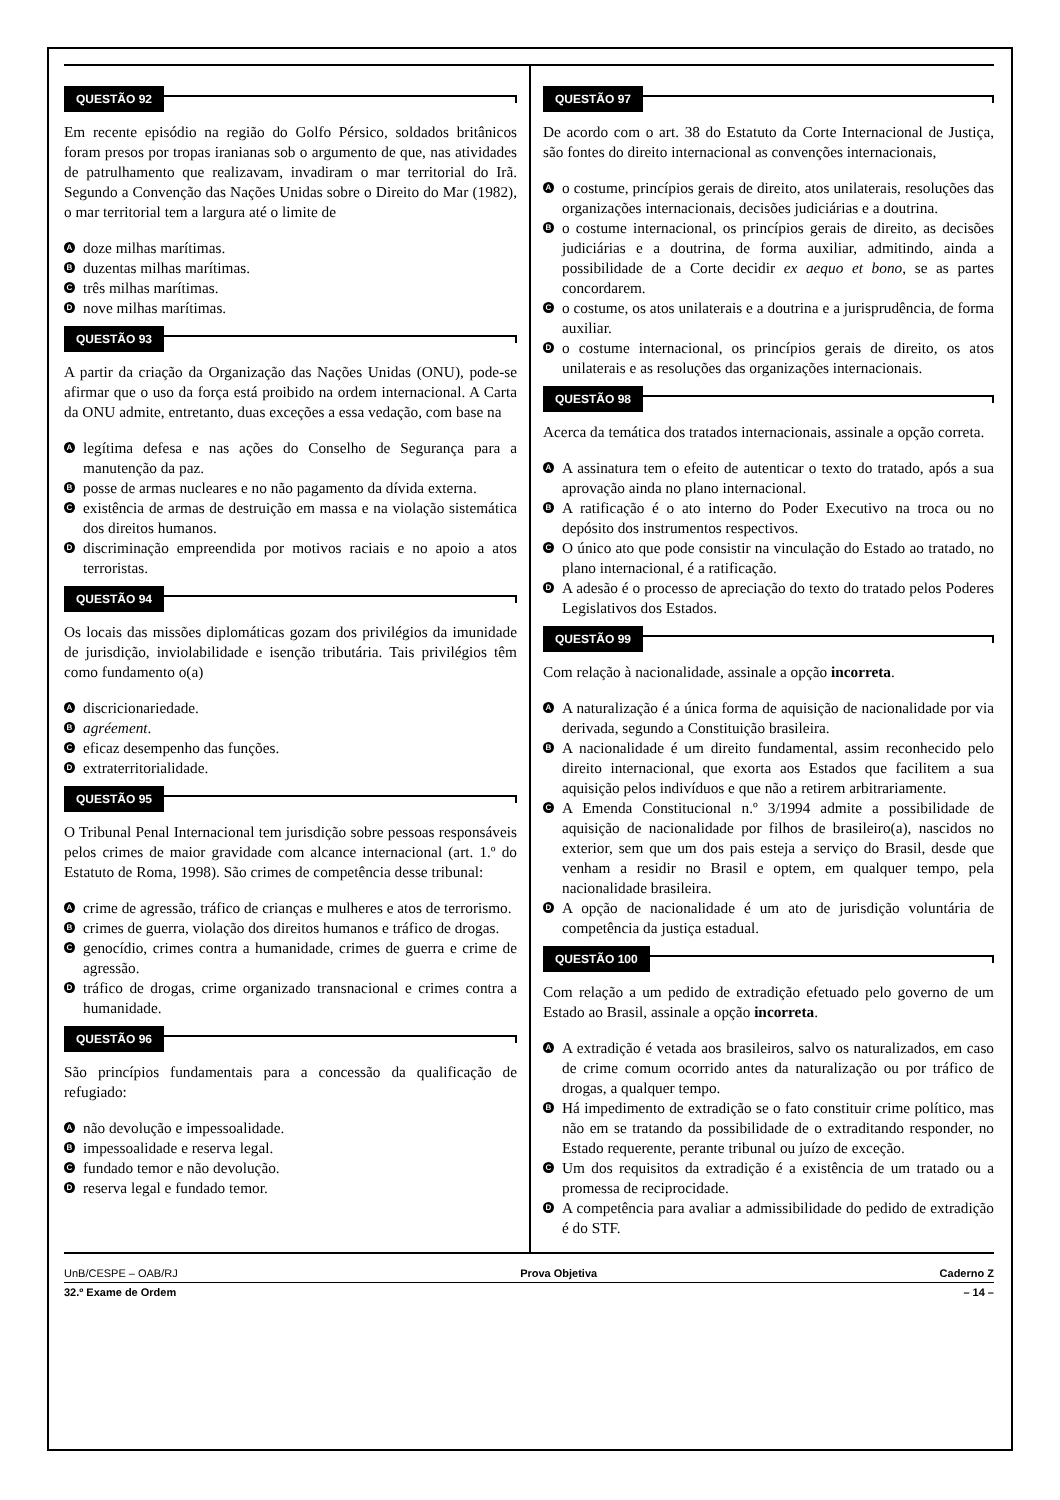QUESTÃO 92
Em recente episódio na região do Golfo Pérsico, soldados britânicos foram presos por tropas iranianas sob o argumento de que, nas atividades de patrulhamento que realizavam, invadiram o mar territorial do Irã. Segundo a Convenção das Nações Unidas sobre o Direito do Mar (1982), o mar territorial tem a largura até o limite de
Adoze milhas marítimas.
Bduzentas milhas marítimas.
Ctrês milhas marítimas.
Dnove milhas marítimas.
QUESTÃO 93
A partir da criação da Organização das Nações Unidas (ONU), pode-se afirmar que o uso da força está proibido na ordem internacional. A Carta da ONU admite, entretanto, duas exceções a essa vedação, com base na
Alegítima defesa e nas ações do Conselho de Segurança para a manutenção da paz.
Bposse de armas nucleares e no não pagamento da dívida externa.
Cexistência de armas de destruição em massa e na violação sistemática dos direitos humanos.
Ddiscriminação empreendida por motivos raciais e no apoio a atos terroristas.
QUESTÃO 94
Os locais das missões diplomáticas gozam dos privilégios da imunidade de jurisdição, inviolabilidade e isenção tributária. Tais privilégios têm como fundamento o(a)
Adiscricionariedade.
Bagréement.
Ceficaz desempenho das funções.
Dextraterritorialidade.
QUESTÃO 95
O Tribunal Penal Internacional tem jurisdição sobre pessoas responsáveis pelos crimes de maior gravidade com alcance internacional (art. 1.º do Estatuto de Roma, 1998). São crimes de competência desse tribunal:
Acrime de agressão, tráfico de crianças e mulheres e atos de terrorismo.
Bcrimes de guerra, violação dos direitos humanos e tráfico de drogas.
Cgenocídio, crimes contra a humanidade, crimes de guerra e crime de agressão.
Dtráfico de drogas, crime organizado transnacional e crimes contra a humanidade.
QUESTÃO 96
São princípios fundamentais para a concessão da qualificação de refugiado:
Anão devolução e impessoalidade.
Bimpessoalidade e reserva legal.
Cfundado temor e não devolução.
Dreserva legal e fundado temor.
QUESTÃO 97
De acordo com o art. 38 do Estatuto da Corte Internacional de Justiça, são fontes do direito internacional as convenções internacionais,
Ao costume, princípios gerais de direito, atos unilaterais, resoluções das organizações internacionais, decisões judiciárias e a doutrina.
Bo costume internacional, os princípios gerais de direito, as decisões judiciárias e a doutrina, de forma auxiliar, admitindo, ainda a possibilidade de a Corte decidir ex aequo et bono, se as partes concordarem.
Co costume, os atos unilaterais e a doutrina e a jurisprudência, de forma auxiliar.
Do costume internacional, os princípios gerais de direito, os atos unilaterais e as resoluções das organizações internacionais.
QUESTÃO 98
Acerca da temática dos tratados internacionais, assinale a opção correta.
A A assinatura tem o efeito de autenticar o texto do tratado, após a sua aprovação ainda no plano internacional.
B A ratificação é o ato interno do Poder Executivo na troca ou no depósito dos instrumentos respectivos.
C O único ato que pode consistir na vinculação do Estado ao tratado, no plano internacional, é a ratificação.
D A adesão é o processo de apreciação do texto do tratado pelos Poderes Legislativos dos Estados.
QUESTÃO 99
Com relação à nacionalidade, assinale a opção incorreta.
A A naturalização é a única forma de aquisição de nacionalidade por via derivada, segundo a Constituição brasileira.
B A nacionalidade é um direito fundamental, assim reconhecido pelo direito internacional, que exorta aos Estados que facilitem a sua aquisição pelos indivíduos e que não a retirem arbitrariamente.
C A Emenda Constitucional n.º 3/1994 admite a possibilidade de aquisição de nacionalidade por filhos de brasileiro(a), nascidos no exterior, sem que um dos pais esteja a serviço do Brasil, desde que venham a residir no Brasil e optem, em qualquer tempo, pela nacionalidade brasileira.
D A opção de nacionalidade é um ato de jurisdição voluntária de competência da justiça estadual.
QUESTÃO 100
Com relação a um pedido de extradição efetuado pelo governo de um Estado ao Brasil, assinale a opção incorreta.
A A extradição é vetada aos brasileiros, salvo os naturalizados, em caso de crime comum ocorrido antes da naturalização ou por tráfico de drogas, a qualquer tempo.
B Há impedimento de extradição se o fato constituir crime político, mas não em se tratando da possibilidade de o extraditando responder, no Estado requerente, perante tribunal ou juízo de exceção.
C Um dos requisitos da extradição é a existência de um tratado ou a promessa de reciprocidade.
D A competência para avaliar a admissibilidade do pedido de extradição é do STF.
UnB/CESPE – OAB/RJ Prova Objetiva Caderno Z
32.º Exame de Ordem – 14 –